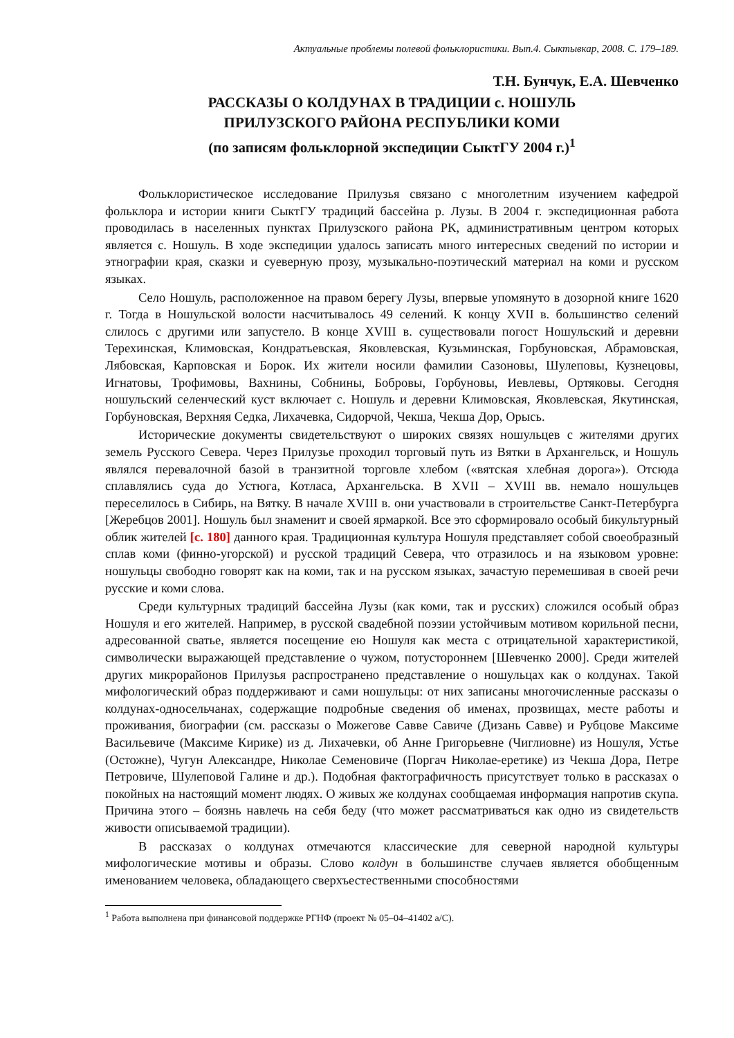Актуальные проблемы полевой фольклористики. Вып.4. Сыктывкар, 2008. С. 179–189.
Т.Н. Бунчук, Е.А. Шевченко
РАССКАЗЫ О КОЛДУНАХ В ТРАДИЦИИ с. НОШУЛЬ
ПРИЛУЗСКОГО РАЙОНА РЕСПУБЛИКИ КОМИ
(по записям фольклорной экспедиции СыктГУ 2004 г.)<sup>1</sup>
Фольклористическое исследование Прилузья связано с многолетним изучением кафедрой фольклора и истории книги СыктГУ традиций бассейна р. Лузы. В 2004 г. экспедиционная работа проводилась в населенных пунктах Прилузского района РК, административным центром которых является с. Ношуль. В ходе экспедиции удалось записать много интересных сведений по истории и этнографии края, сказки и суеверную прозу, музыкально-поэтический материал на коми и русском языках.
Село Ношуль, расположенное на правом берегу Лузы, впервые упомянуто в дозорной книге 1620 г. Тогда в Ношульской волости насчитывалось 49 селений. К концу XVII в. большинство селений слилось с другими или запустело. В конце XVIII в. существовали погост Ношульский и деревни Терехинская, Климовская, Кондратьевская, Яковлевская, Кузьминская, Горбуновская, Абрамовская, Лябовская, Карповская и Борок. Их жители носили фамилии Сазоновы, Шулеповы, Кузнецовы, Игнатовы, Трофимовы, Вахнины, Собнины, Бобровы, Горбуновы, Иевлевы, Ортяковы. Сегодня ношульский селенческий куст включает с. Ношуль и деревни Климовская, Яковлевская, Якутинская, Горбуновская, Верхняя Седка, Лихачевка, Сидорчой, Чекша, Чекша Дор, Орысь.
Исторические документы свидетельствуют о широких связях ношульцев с жителями других земель Русского Севера. Через Прилузье проходил торговый путь из Вятки в Архангельск, и Ношуль являлся перевалочной базой в транзитной торговле хлебом («вятская хлебная дорога»). Отсюда сплавлялись суда до Устюга, Котласа, Архангельска. В XVII – XVIII вв. немало ношульцев переселилось в Сибирь, на Вятку. В начале XVIII в. они участвовали в строительстве Санкт-Петербурга [Жеребцов 2001]. Ношуль был знаменит и своей ярмаркой. Все это сформировало особый бикультурный облик жителей [с. 180] данного края. Традиционная культура Ношуля представляет собой своеобразный сплав коми (финно-угорской) и русской традиций Севера, что отразилось и на языковом уровне: ношульцы свободно говорят как на коми, так и на русском языках, зачастую перемешивая в своей речи русские и коми слова.
Среди культурных традиций бассейна Лузы (как коми, так и русских) сложился особый образ Ношуля и его жителей. Например, в русской свадебной поэзии устойчивым мотивом корильной песни, адресованной сватье, является посещение ею Ношуля как места с отрицательной характеристикой, символически выражающей представление о чужом, потустороннем [Шевченко 2000]. Среди жителей других микрорайонов Прилузья распространено представление о ношульцах как о колдунах. Такой мифологический образ поддерживают и сами ношульцы: от них записаны многочисленные рассказы о колдунах-односельчанах, содержащие подробные сведения об именах, прозвищах, месте работы и проживания, биографии (см. рассказы о Можегове Савве Савиче (Дизань Савве) и Рубцове Максиме Васильевиче (Максиме Кирике) из д. Лихачевки, об Анне Григорьевне (Чиглиовне) из Ношуля, Устье (Остожне), Чугун Александре, Николае Семеновиче (Поргач Николае-еретике) из Чекша Дора, Петре Петровиче, Шулеповой Галине и др.). Подобная фактографичность присутствует только в рассказах о покойных на настоящий момент людях. О живых же колдунах сообщаемая информация напротив скупа. Причина этого – боязнь навлечь на себя беду (что может рассматриваться как одно из свидетельств живости описываемой традиции).
В рассказах о колдунах отмечаются классические для северной народной культуры мифологические мотивы и образы. Слово колдун в большинстве случаев является обобщенным именованием человека, обладающего сверхъестественными способностями
<sup>1</sup> Работа выполнена при финансовой поддержке РГНФ (проект № 05–04–41402 а/С).